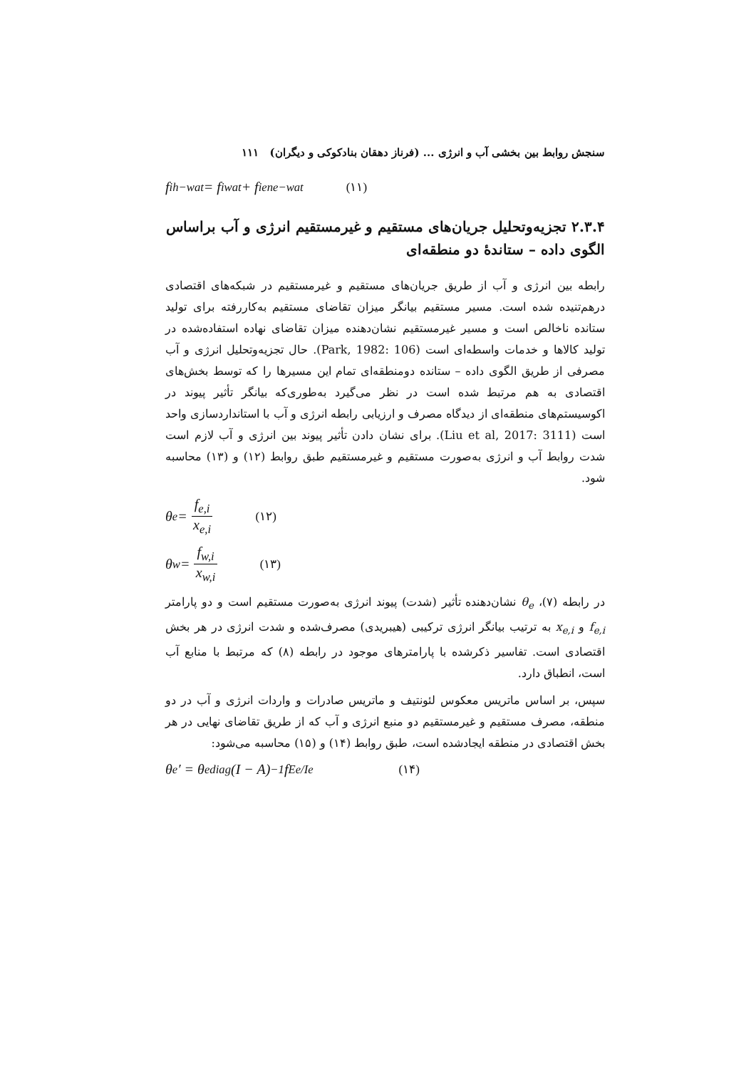سنجش روابط بین بخشی آب و انرژی ... (فرناز دهقان بنادکوکی و دیگران) ۱۱۱
f<sub>i</sub><sup>h−wat</sup> = f<sub>i</sub><sup>wat</sup> + f<sub>i</sub><sup>ene−wat</sup> (۱۱)
۲.۳.۴ تجزیه‌وتحلیل جریان‌های مستقیم و غیرمستقیم انرژی و آب براساس الگوی داده – ستاندهٔ دو منطقه‌ای
رابطه بین انرژی و آب از طریق جریان‌های مستقیم و غیرمستقیم در شبکه‌های اقتصادی درهم‌تنیده شده است. مسیر مستقیم بیانگر میزان تقاضای مستقیم به‌کاررفته برای تولید ستانده ناخالص است و مسیر غیرمستقیم نشان‌دهنده میزان تقاضای نهاده استفاده‌شده در تولید کالاها و خدمات واسطه‌ای است (Park, 1982: 106). حال تجزیه‌وتحلیل انرژی و آب مصرفی از طریق الگوی داده – ستانده دومنطقه‌ای تمام این مسیرها را که توسط بخش‌های اقتصادی به هم مرتبط شده است در نظر می‌گیرد به‌طوری‌که بیانگر تأثیر پیوند در اکوسیستم‌های منطقه‌ای از دیدگاه مصرف و ارزیابی رابطه انرژی و آب با استانداردسازی واحد است (Liu et al, 2017: 3111). برای نشان دادن تأثیر پیوند بین انرژی و آب لازم است شدت روابط آب و انرژی به‌صورت مستقیم و غیرمستقیم طبق روابط (۱۲) و (۱۳) محاسبه شود.
θ<sub>e</sub> = f<sub>e,i</sub> x<sub>e,i</sub> (۱۲)
θ<sub>w</sub> = f<sub>w,i</sub> x<sub>w,i</sub> (۱۳)
در رابطه (۷)، θ<sub>e</sub> نشان‌دهنده تأثیر (شدت) پیوند انرژی به‌صورت مستقیم است و دو پارامتر f<sub>e,i</sub> و x<sub>e,i</sub> به ترتیب بیانگر انرژی ترکیبی (هیبریدی) مصرف‌شده و شدت انرژی در هر بخش اقتصادی است. تفاسیر ذکرشده با پارامترهای موجود در رابطه (۸) که مرتبط با منابع آب است، انطباق دارد.
سپس، بر اساس ماتریس معکوس لئونتیف و ماتریس صادرات و واردات انرژی و آب در دو منطقه، مصرف مستقیم و غیرمستقیم دو منبع انرژی و آب که از طریق تقاضای نهایی در هر بخش اقتصادی در منطقه ایجادشده است، طبق روابط (۱۴) و (۱۵) محاسبه می‌شود:
θ<sub>e</sub>′ = θ<sub>e</sub><sup>diag</sup>(I − A)<sup>−1</sup> f<sup>Ee/Ie</sup> (۱۴)